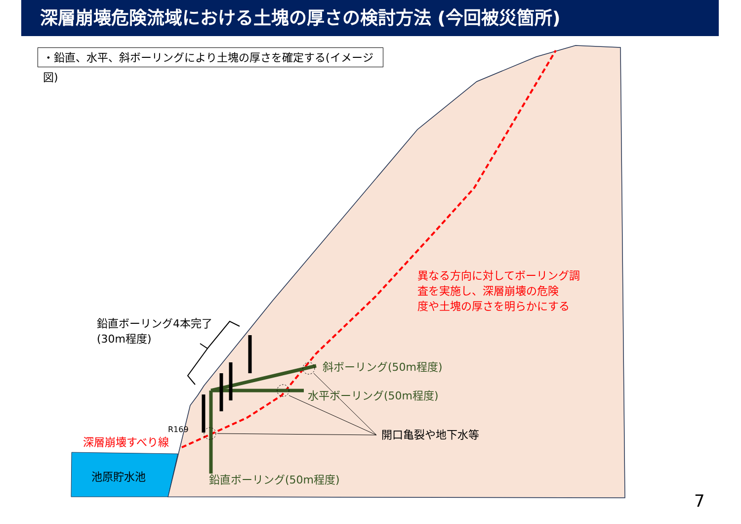深層崩壊危険流域における土塊の厚さの検討方法 (今回被災箇所)
・鉛直、水平、斜ボーリングにより土塊の厚さを確定する(イメージ図)
鉛直ボーリング4本完了
(30m程度)
異なる方向に対してボーリング調
査を実施し、深層崩壊の危険
度や土塊の厚さを明らかにする
斜ボーリング(50m程度)
水平ボーリング(50m程度)
R169
深層崩壊すべり線
開口亀裂や地下水等
池原貯水池 鉛直ボーリング(50m程度)
7